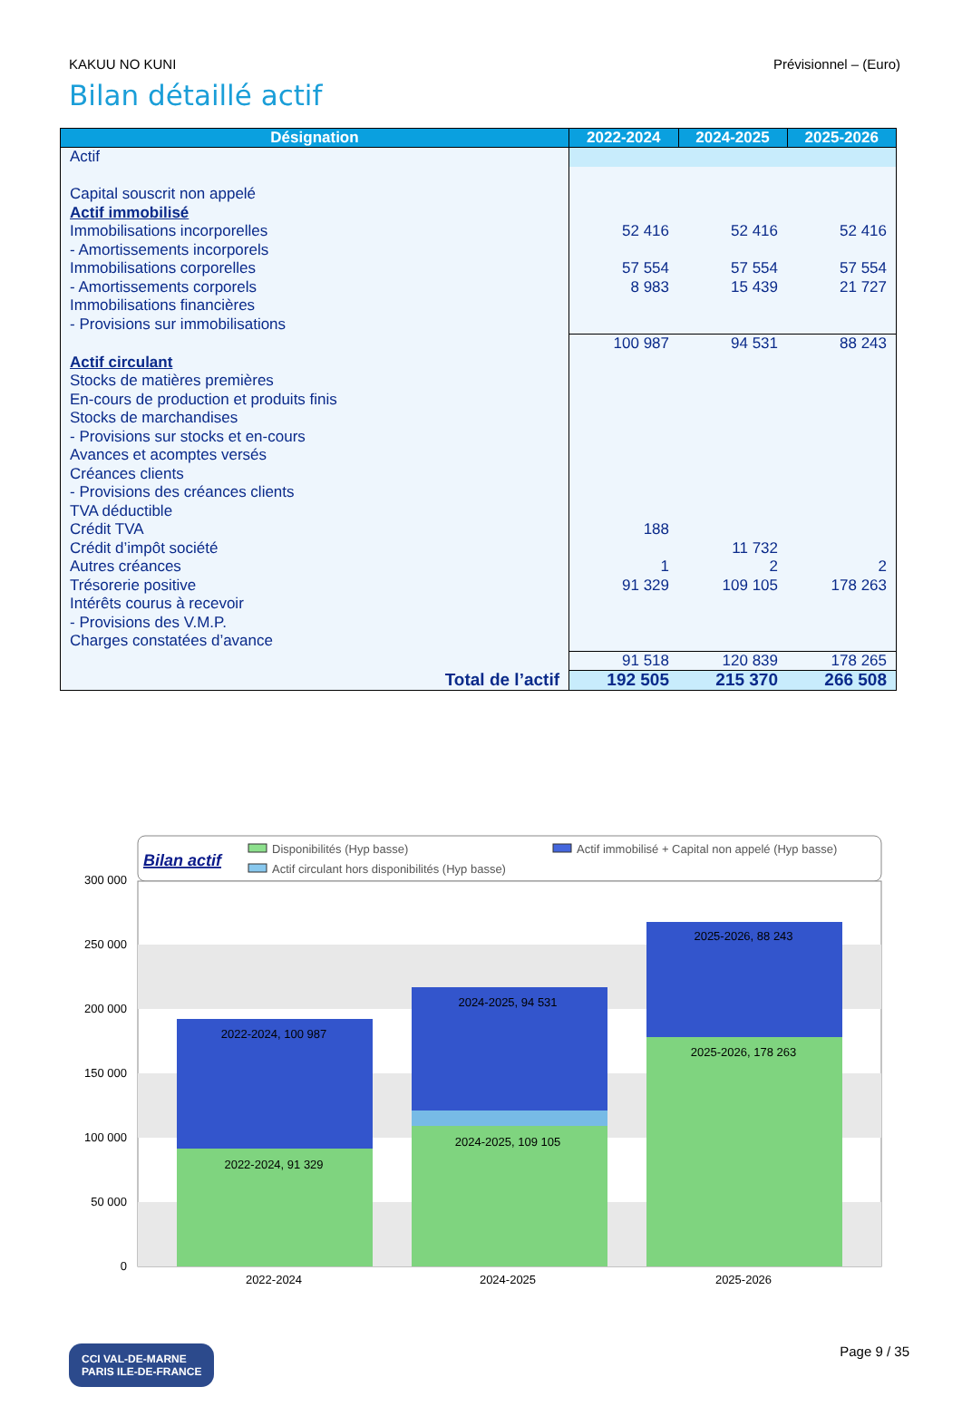KAKUU NO KUNI Prévisionnel – (Euro)
Bilan détaillé actif
| Désignation | 2022-2024 | 2024-2025 | 2025-2026 |
| --- | --- | --- | --- |
| Actif | | | |
| Capital souscrit non appelé | | | |
| Actif immobilisé | | | |
| Immobilisations incorporelles | 52 416 | 52 416 | 52 416 |
| - Amortissements incorporels | | | |
| Immobilisations corporelles | 57 554 | 57 554 | 57 554 |
| - Amortissements corporels | 8 983 | 15 439 | 21 727 |
| Immobilisations financières | | | |
| - Provisions sur immobilisations | | | |
| | 100 987 | 94 531 | 88 243 |
| Actif circulant | | | |
| Stocks de matières premières | | | |
| En-cours de production et produits finis | | | |
| Stocks de marchandises | | | |
| - Provisions sur stocks et en-cours | | | |
| Avances et acomptes versés | | | |
| Créances clients | | | |
| - Provisions des créances clients | | | |
| TVA déductible | | | |
| Crédit TVA | 188 | | |
| Crédit d’impôt société | | 11 732 | |
| Autres créances | 1 | 2 | 2 |
| Trésorerie positive | 91 329 | 109 105 | 178 263 |
| Intérêts courus à recevoir | | | |
| - Provisions des V.M.P. | | | |
| Charges constatées d’avance | | | |
| | 91 518 | 120 839 | 178 265 |
| Total de l’actif | 192 505 | 215 370 | 266 508 |
Bilan actif
Disponibilités (Hyp basse)
Actif circulant hors disponibilités (Hyp basse)
Actif immobilisé + Capital non appelé (Hyp basse)
300 000
250 000
200 000
150 000
100 000
50 000
0
2022-2024, 100 987
2022-2024, 91 329
2024-2025, 94 531
2024-2025, 109 105
2025-2026, 88 243
2025-2026, 178 263
2022-2024
2024-2025
2025-2026
CCI VAL-DE-MARNE
PARIS ILE-DE-FRANCE
Page 9 / 35